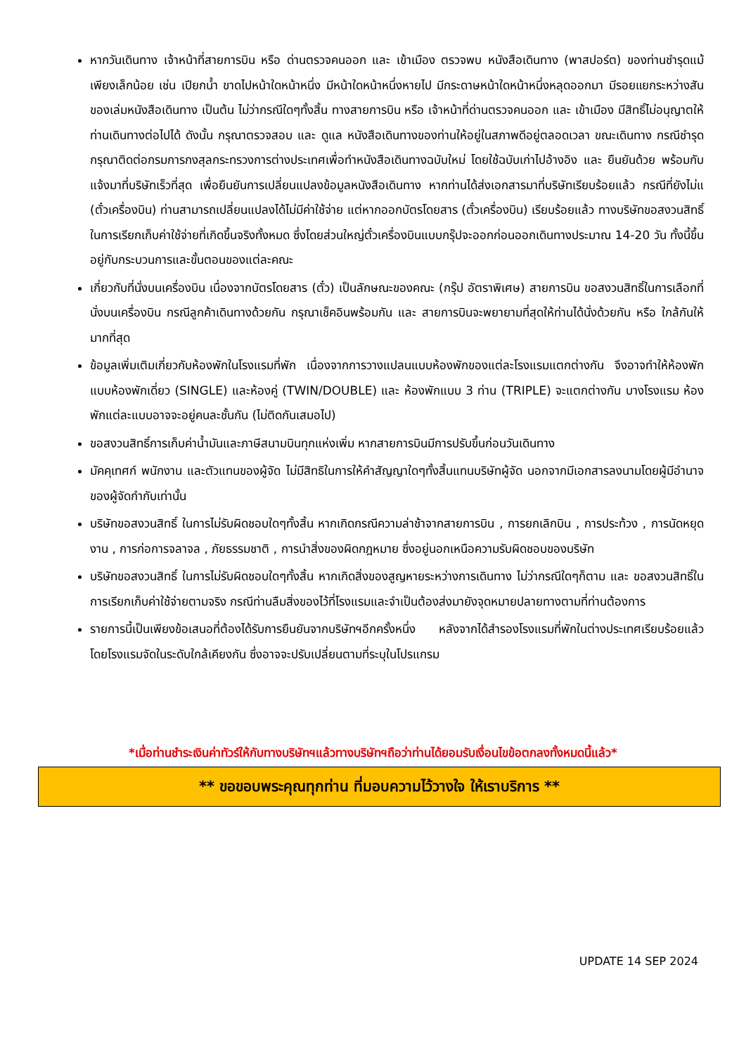หากวันเดินทาง เจ้าหน้าที่สายการบิน หรือ ด่านตรวจคนออก และ เข้าเมือง ตรวจพบ หนังสือเดินทาง (พาสปอร์ต) ของท่านชำรุดแม้เพียงเล็กน้อย เช่น เปียกน้ำ ขาดไปหน้าใดหน้าหนึ่ง มีหน้าใดหน้าหนึ่งหายไป มีกระดาษหน้าใดหน้าหนึ่งหลุดออกมา มีรอยแยกระหว่างสันของเล่มหนังสือเดินทาง เป็นต้น ไม่ว่ากรณีใดๆทั้งสิ้น ทางสายการบิน หรือ เจ้าหน้าที่ด่านตรวจคนออก และ เข้าเมือง มีสิทธิ์ไม่อนุญาตให้ท่านเดินทางต่อไปได้ ดังนั้น กรุณาตรวจสอบ และ ดูแล หนังสือเดินทางของท่านให้อยู่ในสภาพดีอยู่ตลอดเวลา ขณะเดินทาง กรณีชำรุด กรุณาติดต่อกรมการกงสุลกระทรวงการต่างประเทศเพื่อทำหนังสือเดินทางฉบับใหม่ โดยใช้ฉบับเก่าไปอ้างอิง และ ยืนยันด้วย พร้อมกับแจ้งมาที่บริษัทเร็วที่สุด เพื่อยืนยันการเปลี่ยนแปลงข้อมูลหนังสือเดินทาง หากท่านได้ส่งเอกสารมาที่บริษัทเรียบร้อยแล้ว กรณีที่ยังไม่แ (ตั๋วเครื่องบิน) ท่านสามารถเปลี่ยนแปลงได้ไม่มีค่าใช้จ่าย แต่หากออกบัตรโดยสาร (ตั๋วเครื่องบิน) เรียบร้อยแล้ว ทางบริษัทขอสงวนสิทธิ์ในการเรียกเก็บค่าใช้จ่ายที่เกิดขึ้นจริงทั้งหมด ซึ่งโดยส่วนใหญ่ตั๋วเครื่องบินแบบกรุ๊ปจะออกก่อนออกเดินทางประมาณ 14-20 วัน ทั้งนี้ขึ้นอยู่กับกระบวนการและขั้นตอนของแต่ละคณะ
เกี่ยวกับที่นั่งบนเครื่องบิน เนื่องจากบัตรโดยสาร (ตั๋ว) เป็นลักษณะของคณะ (กรุ๊ป อัตราพิเศษ) สายการบิน ขอสงวนสิทธิ์ในการเลือกที่นั่งบนเครื่องบิน กรณีลูกค้าเดินทางด้วยกัน กรุณาเช็คอินพร้อมกัน และ สายการบินจะพยายามที่สุดให้ท่านได้นั่งด้วยกัน หรือ ใกล้กันให้มากที่สุด
ข้อมูลเพิ่มเติมเกี่ยวกับห้องพักในโรงแรมที่พัก เนื่องจากการวางแปลนแบบห้องพักของแต่ละโรงแรมแตกต่างกัน จึงอาจทำให้ห้องพักแบบห้องพักเดี่ยว (SINGLE) และห้องคู่ (TWIN/DOUBLE) และ ห้องพักแบบ 3 ท่าน (TRIPLE) จะแตกต่างกัน บางโรงแรม ห้องพักแต่ละแบบอาจจะอยู่คนละชั้นกัน (ไม่ติดกันเสมอไป)
ขอสงวนสิทธิ์การเก็บค่าน้ำมันและภาษีสนามบินทุกแห่งเพิ่ม หากสายการบินมีการปรับขึ้นก่อนวันเดินทาง
มัคคุเทศก์ พนักงาน และตัวแทนของผู้จัด ไม่มีสิทธิในการให้คำสัญญาใดๆทั้งสิ้นแทนบริษัทผู้จัด นอกจากมีเอกสารลงนามโดยผู้มีอำนาจของผู้จัดกำกับเท่านั้น
บริษัทขอสงวนสิทธิ์ ในการไม่รับผิดชอบใดๆทั้งสิ้น หากเกิดกรณีความล่าช้าจากสายการบิน , การยกเลิกบิน , การประท้วง , การนัดหยุดงาน , การก่อการจลาจล , ภัยธรรมชาติ , การนำสิ่งของผิดกฎหมาย ซึ่งอยู่นอกเหนือความรับผิดชอบของบริษัท
บริษัทขอสงวนสิทธิ์ ในการไม่รับผิดชอบใดๆทั้งสิ้น หากเกิดสิ่งของสูญหายระหว่างการเดินทาง ไม่ว่ากรณีใดๆก็ตาม และ ขอสงวนสิทธิ์ในการเรียกเก็บค่าใช้จ่ายตามจริง กรณีท่านลืมสิ่งของไว้ที่โรงแรมและจำเป็นต้องส่งมายังจุดหมายปลายทางตามที่ท่านต้องการ
รายการนี้เป็นเพียงข้อเสนอที่ต้องได้รับการยืนยันจากบริษัทฯอีกครั้งหนึ่ง หลังจากได้สำรองโรงแรมที่พักในต่างประเทศเรียบร้อยแล้ว โดยโรงแรมจัดในระดับใกล้เคียงกัน ซึ่งอาจจะปรับเปลี่ยนตามที่ระบุในโปรแกรม
*เมื่อท่านชำระเงินค่าทัวร์ให้กับทางบริษัทฯแล้วทางบริษัทฯถือว่าท่านได้ยอมรับเงื่อนไขข้อตกลงทั้งหมดนี้แล้ว*
** ขอขอบพระคุณทุกท่าน ที่มอบความไว้วางใจ ให้เราบริการ **
UPDATE 14 SEP 2024